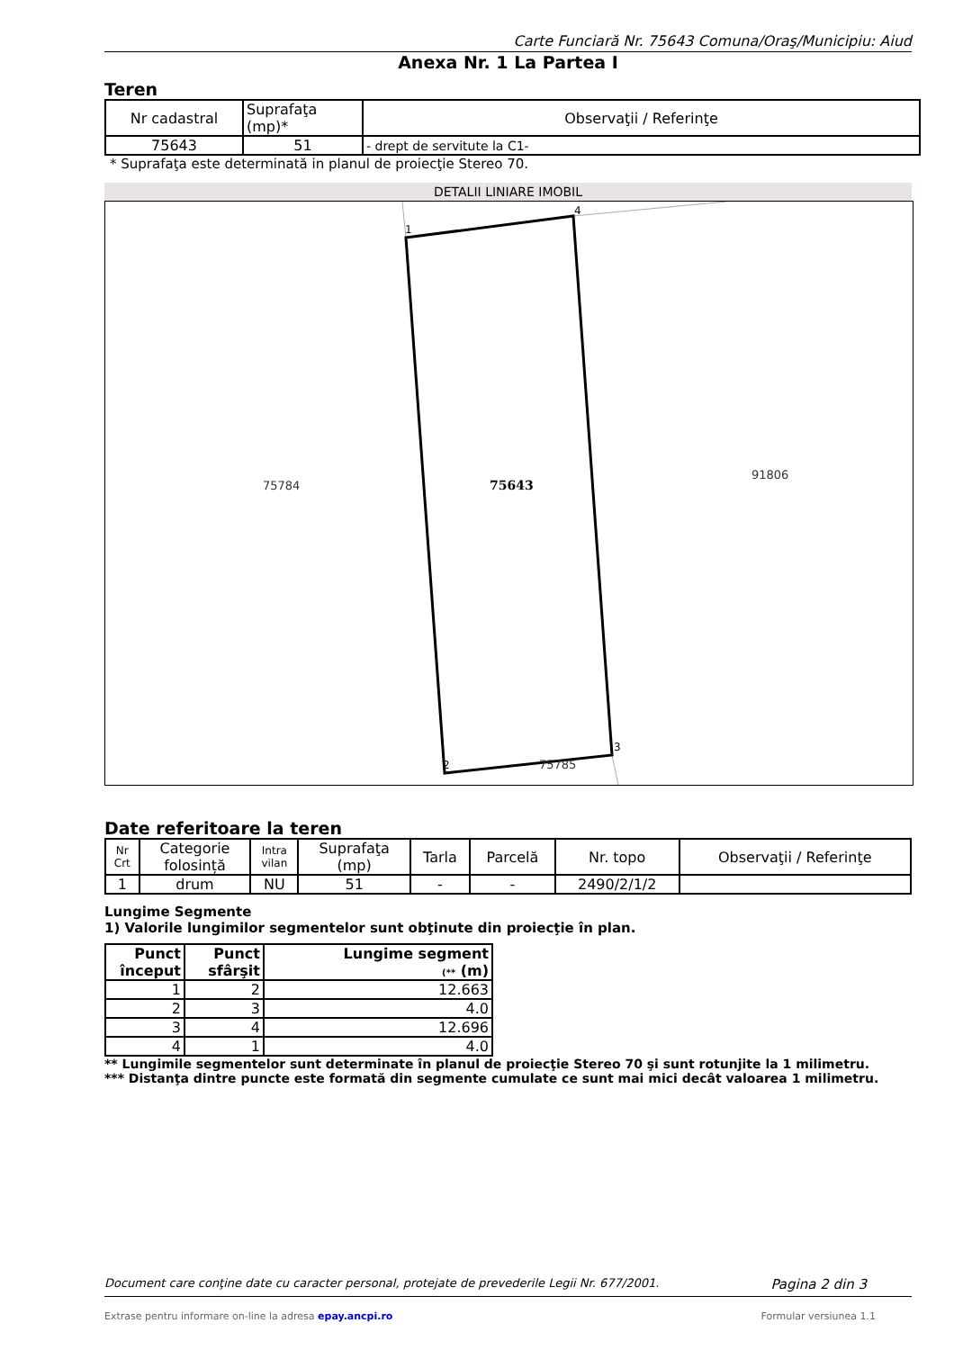Carte Funciară Nr. 75643 Comuna/Oraş/Municipiu: Aiud
Anexa Nr. 1 La Partea I
Teren
| Nr cadastral | Suprafaţa (mp)* | Observaţii / Referinţe |
| 75643 | 51 | - drept de servitute la C1- |
* Suprafaţa este determinată in planul de proiecţie Stereo 70.
DETALII LINIARE IMOBIL
1
4
3
2
75784
75643
91806
75785
Date referitoare la teren
| Nr Crt | Categorie folosință | Intra vilan | Suprafaţa (mp) | Tarla | Parcelă | Nr. topo | Observaţii / Referinţe |
| 1 | drum | NU | 51 | - | - | 2490/2/1/2 | |
Lungime Segmente
1) Valorile lungimilor segmentelor sunt obţinute din proiecţie în plan.
| Punct început | Punct sfârşit | Lungime segment (** (m) |
| 1 | 2 | 12.663 |
| 2 | 3 | 4.0 |
| 3 | 4 | 12.696 |
| 4 | 1 | 4.0 |
** Lungimile segmentelor sunt determinate în planul de proiecţie Stereo 70 şi sunt rotunjite la 1 milimetru.
*** Distanţa dintre puncte este formată din segmente cumulate ce sunt mai mici decât valoarea 1 milimetru.
Document care conţine date cu caracter personal, protejate de prevederile Legii Nr. 677/2001. Pagina 2 din 3
Extrase pentru informare on-line la adresa epay.ancpi.ro Formular versiunea 1.1